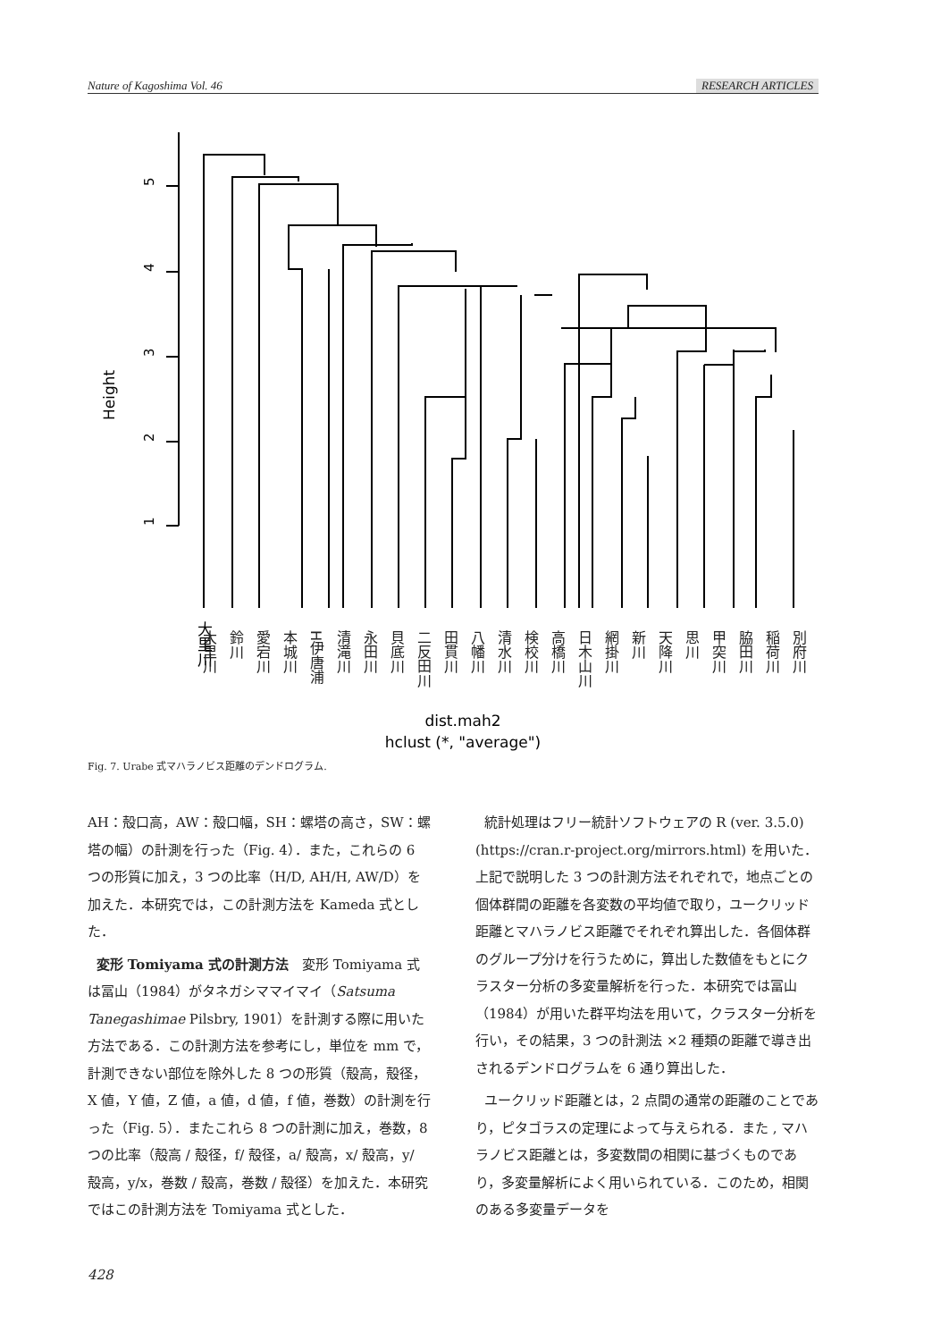Nature of Kagoshima Vol. 46 RESEARCH ARTICLES
5
4
3
2
1
Height
dist.mah2
hclust (*, "average")
大里川
大里川 鈴川 愛宕川 本城川 H伊唐浦 清滝川 永田川 貝底川 二反田川 田貫川 八幡川 清水川 検校川 高橋川 日木山川 網掛川 新川 天降川 思川 甲突川 脇田川 稲荷川 別府川
Fig. 7. Urabe 式マハラノビス距離のデンドログラム.
AH：殻口高，AW：殻口幅，SH：螺塔の高さ，SW：螺塔の幅）の計測を行った（Fig. 4）．また，これらの 6 つの形質に加え，3 つの比率（H/D, AH/H, AW/D）を加えた．本研究では，この計測方法を Kameda 式とした．
変形 Tomiyama 式の計測方法　変形 Tomiyama 式は冨山（1984）がタネガシママイマイ（Satsuma Tanegashimae Pilsbry, 1901）を計測する際に用いた方法である．この計測方法を参考にし，単位を mm で，計測できない部位を除外した 8 つの形質（殻高，殻径，X 値，Y 値，Z 値，a 値，d 値，f 値，巻数）の計測を行った（Fig. 5）．またこれら 8 つの計測に加え，巻数，8 つの比率（殻高 / 殻径，f/ 殻径，a/ 殻高，x/ 殻高，y/ 殻高，y/x，巻数 / 殻高，巻数 / 殻径）を加えた．本研究ではこの計測方法を Tomiyama 式とした．
統計処理はフリー統計ソフトウェアの R (ver. 3.5.0) (https://cran.r-project.org/mirrors.html) を用いた．上記で説明した 3 つの計測方法それぞれで，地点ごとの個体群間の距離を各変数の平均値で取り，ユークリッド距離とマハラノビス距離でそれぞれ算出した．各個体群のグループ分けを行うために，算出した数値をもとにクラスター分析の多変量解析を行った．本研究では冨山（1984）が用いた群平均法を用いて，クラスター分析を行い，その結果，3 つの計測法 ×2 種類の距離で導き出されるデンドログラムを 6 通り算出した．
ユークリッド距離とは，2 点間の通常の距離のことであり，ピタゴラスの定理によって与えられる．また , マハラノビス距離とは，多変数間の相関に基づくものであり，多変量解析によく用いられている．このため，相関のある多変量データを
428